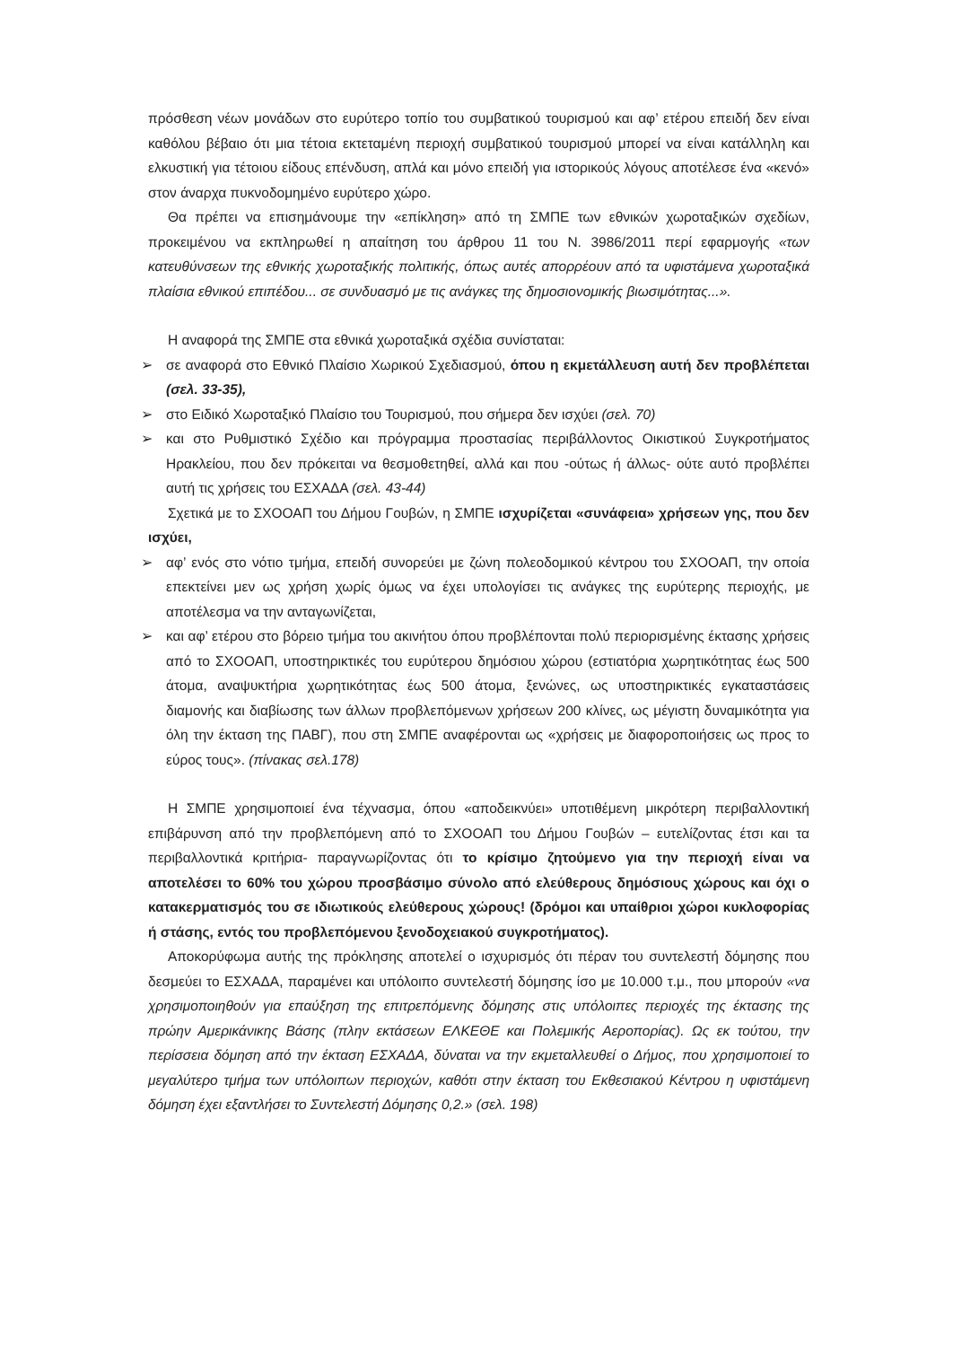πρόσθεση νέων μονάδων στο ευρύτερο τοπίο του συμβατικού τουρισμού και αφ’ ετέρου επειδή δεν είναι καθόλου βέβαιο ότι μια τέτοια εκτεταμένη περιοχή συμβατικού τουρισμού μπορεί να είναι κατάλληλη και ελκυστική για τέτοιου είδους επένδυση, απλά και μόνο επειδή για ιστορικούς λόγους αποτέλεσε ένα «κενό» στον άναρχα πυκνοδομημένο ευρύτερο χώρο.
Θα πρέπει να επισημάνουμε την «επίκληση» από τη ΣΜΠΕ των εθνικών χωροταξικών σχεδίων, προκειμένου να εκπληρωθεί η απαίτηση του άρθρου 11 του Ν. 3986/2011 περί εφαρμογής «των κατευθύνσεων της εθνικής χωροταξικής πολιτικής, όπως αυτές απορρέουν από τα υφιστάμενα χωροταξικά πλαίσια εθνικού επιπέδου... σε συνδυασμό με τις ανάγκες της δημοσιονομικής βιωσιμότητας...».
Η αναφορά της ΣΜΠΕ στα εθνικά χωροταξικά σχέδια συνίσταται:
➢ σε αναφορά στο Εθνικό Πλαίσιο Χωρικού Σχεδιασμού, όπου η εκμετάλλευση αυτή δεν προβλέπεται (σελ. 33-35),
➢ στο Ειδικό Χωροταξικό Πλαίσιο του Τουρισμού, που σήμερα δεν ισχύει (σελ. 70)
➢ και στο Ρυθμιστικό Σχέδιο και πρόγραμμα προστασίας περιβάλλοντος Οικιστικού Συγκροτήματος Ηρακλείου, που δεν πρόκειται να θεσμοθετηθεί, αλλά και που -ούτως ή άλλως- ούτε αυτό προβλέπει αυτή τις χρήσεις του ΕΣΧΑΔΑ (σελ. 43-44)
Σχετικά με το ΣΧΟΟΑΠ του Δήμου Γουβών, η ΣΜΠΕ ισχυρίζεται «συνάφεια» χρήσεων γης, που δεν ισχύει,
➢ αφ’ ενός στο νότιο τμήμα, επειδή συνορεύει με ζώνη πολεοδομικού κέντρου του ΣΧΟΟΑΠ, την οποία επεκτείνει μεν ως χρήση χωρίς όμως να έχει υπολογίσει τις ανάγκες της ευρύτερης περιοχής, με αποτέλεσμα να την ανταγωνίζεται,
➢ και αφ’ ετέρου στο βόρειο τμήμα του ακινήτου όπου προβλέπονται πολύ περιορισμένης έκτασης χρήσεις από το ΣΧΟΟΑΠ, υποστηρικτικές του ευρύτερου δημόσιου χώρου (εστιατόρια χωρητικότητας έως 500 άτομα, αναψυκτήρια χωρητικότητας έως 500 άτομα, ξενώνες, ως υποστηρικτικές εγκαταστάσεις διαμονής και διαβίωσης των άλλων προβλεπόμενων χρήσεων 200 κλίνες, ως μέγιστη δυναμικότητα για όλη την έκταση της ΠΑΒΓ), που στη ΣΜΠΕ αναφέρονται ως «χρήσεις με διαφοροποιήσεις ως προς το εύρος τους». (πίνακας σελ.178)
Η ΣΜΠΕ χρησιμοποιεί ένα τέχνασμα, όπου «αποδεικνύει» υποτιθέμενη μικρότερη περιβαλλοντική επιβάρυνση από την προβλεπόμενη από το ΣΧΟΟΑΠ του Δήμου Γουβών – ευτελίζοντας έτσι και τα περιβαλλοντικά κριτήρια- παραγνωρίζοντας ότι το κρίσιμο ζητούμενο για την περιοχή είναι να αποτελέσει το 60% του χώρου προσβάσιμο σύνολο από ελεύθερους δημόσιους χώρους και όχι ο κατακερματισμός του σε ιδιωτικούς ελεύθερους χώρους! (δρόμοι και υπαίθριοι χώροι κυκλοφορίας ή στάσης, εντός του προβλεπόμενου ξενοδοχειακού συγκροτήματος).
Αποκορύφωμα αυτής της πρόκλησης αποτελεί ο ισχυρισμός ότι πέραν του συντελεστή δόμησης που δεσμεύει το ΕΣΧΑΔΑ, παραμένει και υπόλοιπο συντελεστή δόμησης ίσο με 10.000 τ.μ., που μπορούν «να χρησιμοποιηθούν για επαύξηση της επιτρεπόμενης δόμησης στις υπόλοιπες περιοχές της έκτασης της πρώην Αμερικάνικης Βάσης (πλην εκτάσεων ΕΛΚΕΘΕ και Πολεμικής Αεροπορίας). Ως εκ τούτου, την περίσσεια δόμηση από την έκταση ΕΣΧΑΔΑ, δύναται να την εκμεταλλευθεί ο Δήμος, που χρησιμοποιεί το μεγαλύτερο τμήμα των υπόλοιπων περιοχών, καθότι στην έκταση του Εκθεσιακού Κέντρου η υφιστάμενη δόμηση έχει εξαντλήσει το Συντελεστή Δόμησης 0,2.» (σελ. 198)